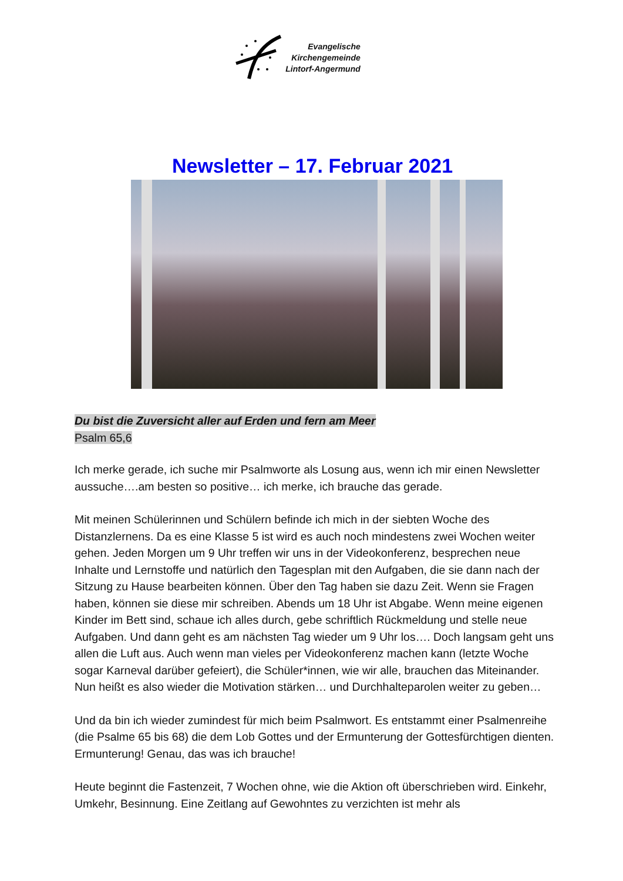Evangelische
Kirchengemeinde
Lintorf-Angermund
Newsletter – 17. Februar 2021
Du bist die Zuversicht aller auf Erden und fern am Meer
Psalm 65,6
Ich merke gerade, ich suche mir Psalmworte als Losung aus, wenn ich mir einen Newsletter aussuche….am besten so positive… ich merke, ich brauche das gerade.
Mit meinen Schülerinnen und Schülern befinde ich mich in der siebten Woche des Distanzlernens. Da es eine Klasse 5 ist wird es auch noch mindestens zwei Wochen weiter gehen. Jeden Morgen um 9 Uhr treffen wir uns in der Videokonferenz, besprechen neue Inhalte und Lernstoffe und natürlich den Tagesplan mit den Aufgaben, die sie dann nach der Sitzung zu Hause bearbeiten können. Über den Tag haben sie dazu Zeit. Wenn sie Fragen haben, können sie diese mir schreiben. Abends um 18 Uhr ist Abgabe. Wenn meine eigenen Kinder im Bett sind, schaue ich alles durch, gebe schriftlich Rückmeldung und stelle neue Aufgaben. Und dann geht es am nächsten Tag wieder um 9 Uhr los…. Doch langsam geht uns allen die Luft aus. Auch wenn man vieles per Videokonferenz machen kann (letzte Woche sogar Karneval darüber gefeiert), die Schüler*innen, wie wir alle, brauchen das Miteinander.
Nun heißt es also wieder die Motivation stärken… und Durchhalteparolen weiter zu geben…
Und da bin ich wieder zumindest für mich beim Psalmwort. Es entstammt einer Psalmenreihe (die Psalme 65 bis 68) die dem Lob Gottes und der Ermunterung der Gottesfürchtigen dienten. Ermunterung! Genau, das was ich brauche!
Heute beginnt die Fastenzeit, 7 Wochen ohne, wie die Aktion oft überschrieben wird. Einkehr, Umkehr, Besinnung. Eine Zeitlang auf Gewohntes zu verzichten ist mehr als